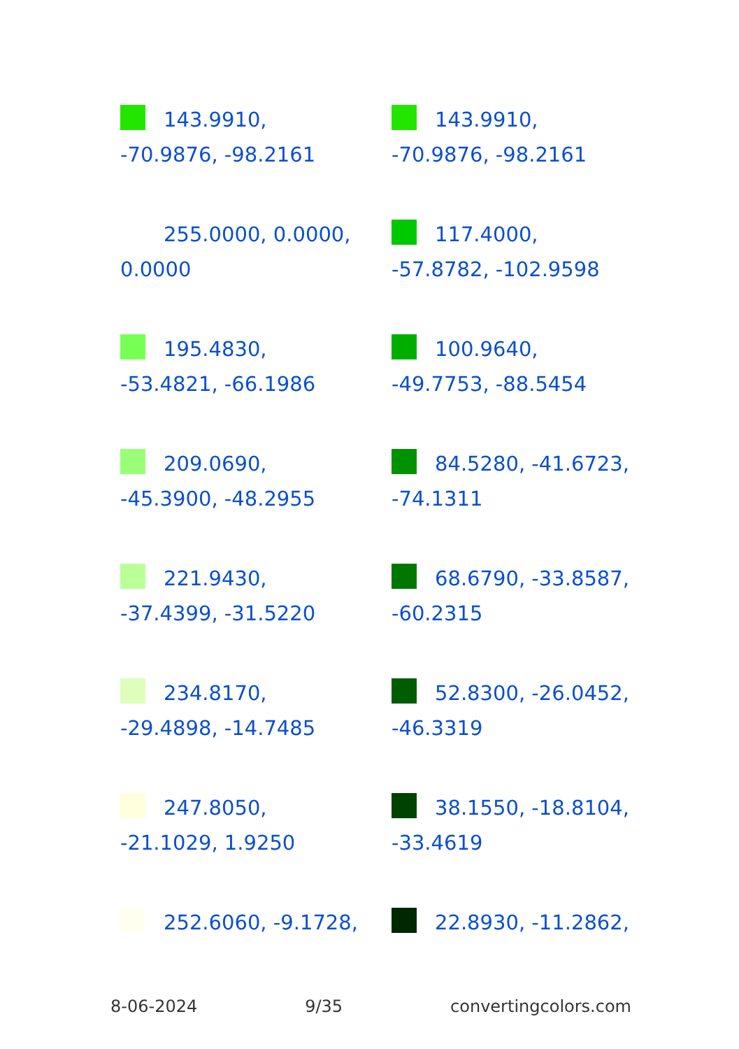143.9910,
-70.9876, -98.2161
143.9910,
-70.9876, -98.2161
255.0000, 0.0000,
0.0000
117.4000,
-57.8782, -102.9598
195.4830,
-53.4821, -66.1986
100.9640,
-49.7753, -88.5454
209.0690,
-45.3900, -48.2955
84.5280, -41.6723,
-74.1311
221.9430,
-37.4399, -31.5220
68.6790, -33.8587,
-60.2315
234.8170,
-29.4898, -14.7485
52.8300, -26.0452,
-46.3319
247.8050,
-21.1029, 1.9250
38.1550, -18.8104,
-33.4619
252.6060, -9.1728,
22.8930, -11.2862,
8-06-2024 9/35 convertingcolors.com